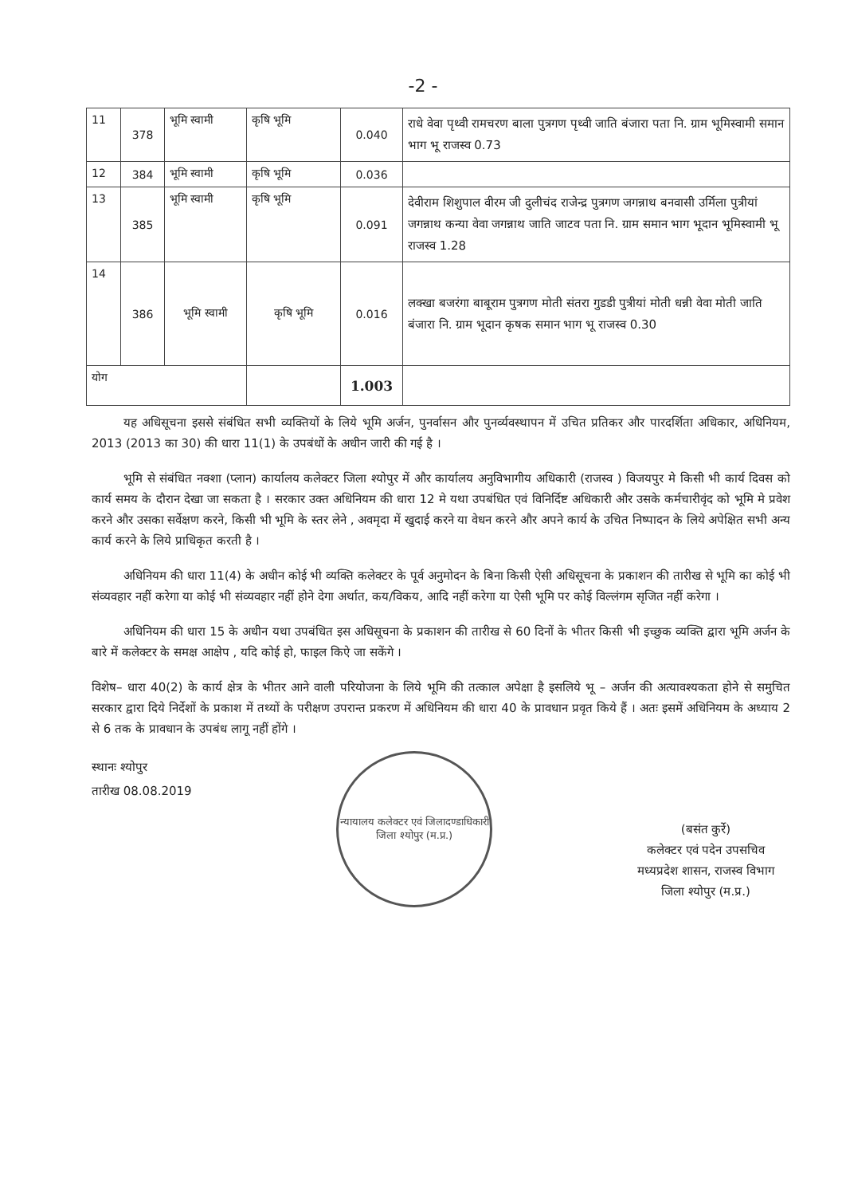-2 -
| 11 | 378 | भूमि स्वामी | कृषि भूमि | 0.040 | राधे वेवा पृथ्वी रामचरण बाला पुत्रगण पृथ्वी जाति बंजारा पता नि. ग्राम भूमिस्वामी समान भाग भू राजस्व 0.73 |
| 12 | 384 | भूमि स्वामी | कृषि भूमि | 0.036 | |
| 13 | 385 | भूमि स्वामी | कृषि भूमि | 0.091 | देवीराम शिशुपाल वीरम जी दुलीचंद राजेन्द्र पुत्रगण जगन्नाथ बनवासी उर्मिला पुत्रीयां जगन्नाथ कन्या वेवा जगन्नाथ जाति जाटव पता नि. ग्राम समान भाग भूदान भूमिस्वामी भू राजस्व 1.28 |
| 14 | 386 | भूमि स्वामी | कृषि भूमि | 0.016 | लक्खा बजरंगा बाबूराम पुत्रगण मोती संतरा गुडडी पुत्रीयां मोती धन्नी वेवा मोती जाति बंजारा नि. ग्राम भूदान कृषक समान भाग भू राजस्व 0.30 |
| योग | | | | 1.003 | |
यह अधिसूचना इससे संबंधित सभी व्यक्तियों के लिये भूमि अर्जन, पुनर्वासन और पुनर्व्यवस्थापन में उचित प्रतिकर और पारदर्शिता अधिकार, अधिनियम, 2013 (2013 का 30) की धारा 11(1) के उपबंधों के अधीन जारी की गई है ।
भूमि से संबंधित नक्शा (प्लान) कार्यालय कलेक्टर जिला श्योपुर में और कार्यालय अनुविभागीय अधिकारी (राजस्व ) विजयपुर मे किसी भी कार्य दिवस को कार्य समय के दौरान देखा जा सकता है । सरकार उक्त अधिनियम की धारा 12 मे यथा उपबंधित एवं विनिर्दिष्ट अधिकारी और उसके कर्मचारीवृंद को भूमि मे प्रवेश करने और उसका सर्वेक्षण करने, किसी भी भूमि के स्तर लेने , अवमृदा में खुदाई करने या वेधन करने और अपने कार्य के उचित निष्पादन के लिये अपेक्षित सभी अन्य कार्य करने के लिये प्राधिकृत करती है ।
अधिनियम की धारा 11(4) के अधीन कोई भी व्यक्ति कलेक्टर के पूर्व अनुमोदन के बिना किसी ऐसी अधिसूचना के प्रकाशन की तारीख से भूमि का कोई भी संव्यवहार नहीं करेगा या कोई भी संव्यवहार नहीं होने देगा अर्थात, कय/विकय, आदि नहीं करेगा या ऐसी भूमि पर कोई विल्लंगम सृजित नहीं करेगा ।
अधिनियम की धारा 15 के अधीन यथा उपबंधित इस अधिसूचना के प्रकाशन की तारीख से 60 दिनों के भीतर किसी भी इच्छुक व्यक्ति द्वारा भूमि अर्जन के बारे में कलेक्टर के समक्ष आक्षेप , यदि कोई हो, फाइल किऐ जा सकेंगे ।
विशेष– धारा 40(2) के कार्य क्षेत्र के भीतर आने वाली परियोजना के लिये भूमि की तत्काल अपेक्षा है इसलिये भू – अर्जन की अत्यावश्यकता होने से समुचित सरकार द्वारा दिये निर्देशों के प्रकाश में तथ्यों के परीक्षण उपरान्त प्रकरण में अधिनियम की धारा 40 के प्रावधान प्रवृत किये हैं । अतः इसमें अधिनियम के अध्याय 2 से 6 तक के प्रावधान के उपबंध लागू नहीं होंगे ।
स्थानः श्योपुर
तारीख 08.08.2019
न्यायालय कलेक्टर एवं जिलादण्डाधिकारी
जिला श्योपुर (म.प्र.)
(बसंत कुर्रे)
कलेक्टर एवं पदेन उपसचिव
मध्यप्रदेश शासन, राजस्व विभाग
जिला श्योपुर (म.प्र.)